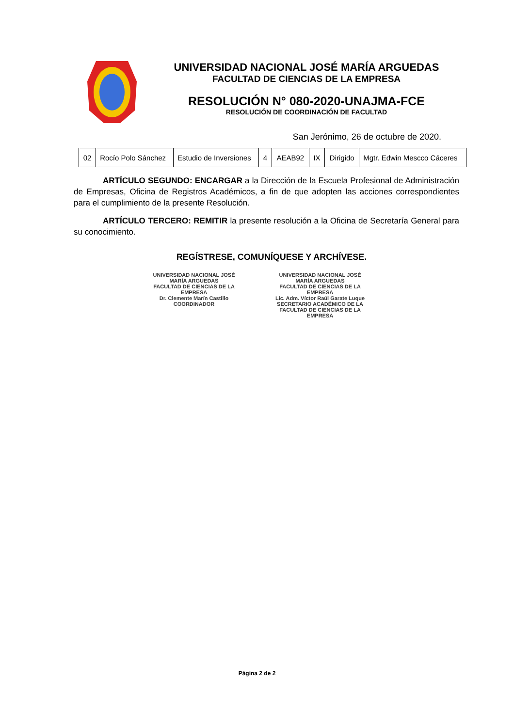UNIVERSIDAD NACIONAL JOSÉ MARÍA ARGUEDAS
FACULTAD DE CIENCIAS DE LA EMPRESA
RESOLUCIÓN N° 080-2020-UNAJMA-FCE
RESOLUCIÓN DE COORDINACIÓN DE FACULTAD
San Jerónimo, 26 de octubre de 2020.
| 02 | Rocío Polo Sánchez | Estudio de Inversiones | 4 | AEAB92 | IX | Dirigido | Mgtr. Edwin Mescco Cáceres |
ARTÍCULO SEGUNDO: ENCARGAR a la Dirección de la Escuela Profesional de Administración de Empresas, Oficina de Registros Académicos, a fin de que adopten las acciones correspondientes para el cumplimiento de la presente Resolución.
ARTÍCULO TERCERO: REMITIR la presente resolución a la Oficina de Secretaría General para su conocimiento.
REGÍSTRESE, COMUNÍQUESE Y ARCHÍVESE.
UNIVERSIDAD NACIONAL JOSÉ MARÍA ARGUEDAS
FACULTAD DE CIENCIAS DE LA EMPRESA
Dr. Clemente Marín Castillo
COORDINADOR
UNIVERSIDAD NACIONAL JOSÉ MARÍA ARGUEDAS
FACULTAD DE CIENCIAS DE LA EMPRESA
Lic. Adm. Víctor Raúl Garate Luque
SECRETARIO ACADÉMICO DE LA FACULTAD DE CIENCIAS DE LA EMPRESA
Página 2 de 2